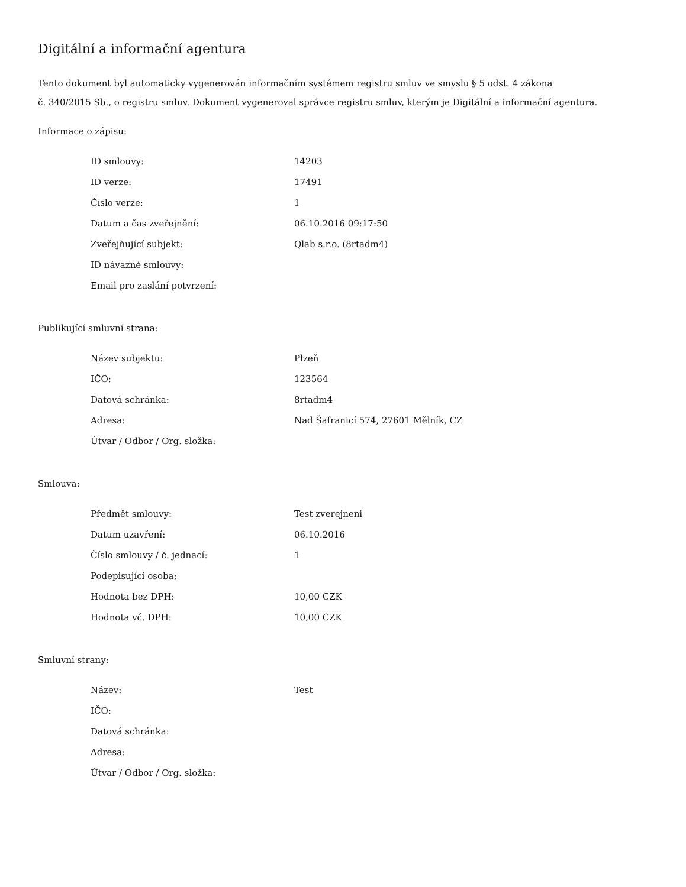Digitální a informační agentura
Tento dokument byl automaticky vygenerován informačním systémem registru smluv ve smyslu § 5 odst. 4 zákona
č. 340/2015 Sb., o registru smluv. Dokument vygeneroval správce registru smluv, kterým je Digitální a informační agentura.
Informace o zápisu:
| ID smlouvy: | 14203 |
| ID verze: | 17491 |
| Číslo verze: | 1 |
| Datum a čas zveřejnění: | 06.10.2016 09:17:50 |
| Zveřejňující subjekt: | Qlab s.r.o. (8rtadm4) |
| ID návazné smlouvy: | |
| Email pro zaslání potvrzení: | |
Publikující smluvní strana:
| Název subjektu: | Plzeň |
| IČO: | 123564 |
| Datová schránka: | 8rtadm4 |
| Adresa: | Nad Šafranicí 574, 27601 Mělník, CZ |
| Útvar / Odbor / Org. složka: | |
Smlouva:
| Předmět smlouvy: | Test zverejneni |
| Datum uzavření: | 06.10.2016 |
| Číslo smlouvy / č. jednací: | 1 |
| Podepisující osoba: | |
| Hodnota bez DPH: | 10,00 CZK |
| Hodnota vč. DPH: | 10,00 CZK |
Smluvní strany:
| Název: | Test |
| IČO: | |
| Datová schránka: | |
| Adresa: | |
| Útvar / Odbor / Org. složka: | |